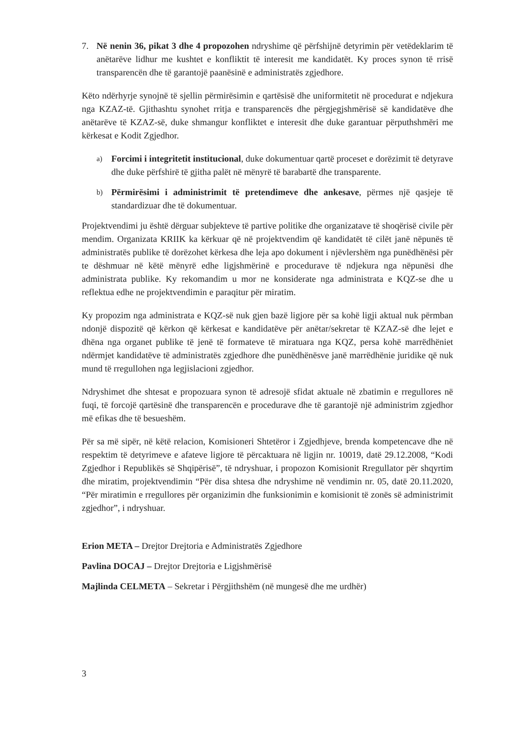7. Në nenin 36, pikat 3 dhe 4 propozohen ndryshime që përfshijnë detyrimin për vetëdeklarim të anëtarëve lidhur me kushtet e konfliktit të interesit me kandidatët. Ky proces synon të rrisë transparencën dhe të garantojë paanësinë e administratës zgjedhore.
Këto ndërhyrje synojnë të sjellin përmirësimin e qartësisë dhe uniformitetit në procedurat e ndjekura nga KZAZ-të. Gjithashtu synohet rritja e transparencës dhe përgjegjshmërisë së kandidatëve dhe anëtarëve të KZAZ-së, duke shmangur konfliktet e interesit dhe duke garantuar përputhshmëri me kërkesat e Kodit Zgjedhor.
a) Forcimi i integritetit institucional, duke dokumentuar qartë proceset e dorëzimit të detyrave dhe duke përfshirë të gjitha palët në mënyrë të barabartë dhe transparente.
b) Përmirësimi i administrimit të pretendimeve dhe ankesave, përmes një qasjeje të standardizuar dhe të dokumentuar.
Projektvendimi ju është dërguar subjekteve të partive politike dhe organizatave të shoqërisë civile për mendim. Organizata KRIIK ka kërkuar që në projektvendim që kandidatët të cilët janë nëpunës të administratës publike të dorëzohet kërkesa dhe leja apo dokument i njëvlershëm nga punëdhënësi për te dëshmuar në këtë mënyrë edhe ligjshmërinë e procedurave të ndjekura nga nëpunësi dhe administrata publike. Ky rekomandim u mor ne konsiderate nga administrata e KQZ-se dhe u reflektua edhe ne projektvendimin e paraqitur për miratim.
Ky propozim nga administrata e KQZ-së nuk gjen bazë ligjore për sa kohë ligji aktual nuk përmban ndonjë dispozitë që kërkon që kërkesat e kandidatëve për anëtar/sekretar të KZAZ-së dhe lejet e dhëna nga organet publike të jenë të formateve të miratuara nga KQZ, persa kohë marrëdhëniet ndërmjet kandidatëve të administratës zgjedhore dhe punëdhënësve janë marrëdhënie juridike që nuk mund të rregullohen nga legjislacioni zgjedhor.
Ndryshimet dhe shtesat e propozuara synon të adresojë sfidat aktuale në zbatimin e rregullores në fuqi, të forcojë qartësinë dhe transparencën e procedurave dhe të garantojë një administrim zgjedhor më efikas dhe të besueshëm.
Për sa më sipër, në këtë relacion, Komisioneri Shtetëror i Zgjedhjeve, brenda kompetencave dhe në respektim të detyrimeve e afateve ligjore të përcaktuara në ligjin nr. 10019, datë 29.12.2008, “Kodi Zgjedhor i Republikës së Shqipërisë”, të ndryshuar, i propozon Komisionit Rregullator për shqyrtim dhe miratim, projektvendimin “Për disa shtesa dhe ndryshime në vendimin nr. 05, datë 20.11.2020, “Për miratimin e rregullores për organizimin dhe funksionimin e komisionit të zonës së administrimit zgjedhor”, i ndryshuar.
Erion META – Drejtor Drejtoria e Administratës Zgjedhore
Pavlina DOCAJ – Drejtor Drejtoria e Ligjshmërisë
Majlinda CELMETA – Sekretar i Përgjithshëm (në mungesë dhe me urdhër)
3